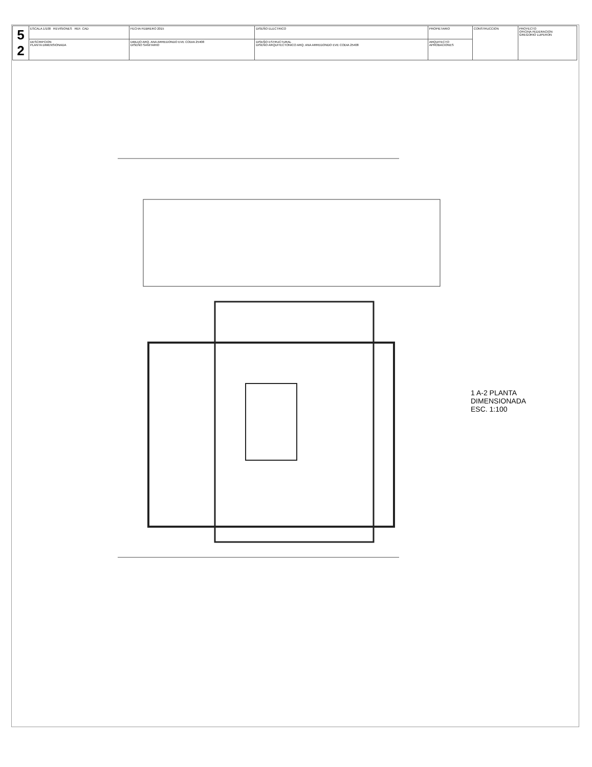| 5 2 | ESCALA 1/100 REVISIONES REF. CAD | FECHA FEBRERO 2015 | DISEÑO ELECTRICO | PROPIETARIO | CONSTRUCCION | PROYECTO OFICINA FEDERACION GREGORIO LUPERON |
| | DESCRIPCION PLANTA DIMENSIONADA | DIBUJO ARQ. ANA ARREDONDO EVE CODIA 25408 DISEÑO SANITARIO | DISEÑO ESTRUCTURAL DISEÑO ARQUITECTONICO ARQ. ANA ARREDONDO EVE CODIA 25408 | ARQUITECTO APROBACIONES | | |
1 A-2 PLANTA DIMENSIONADA
ESC. 1:100